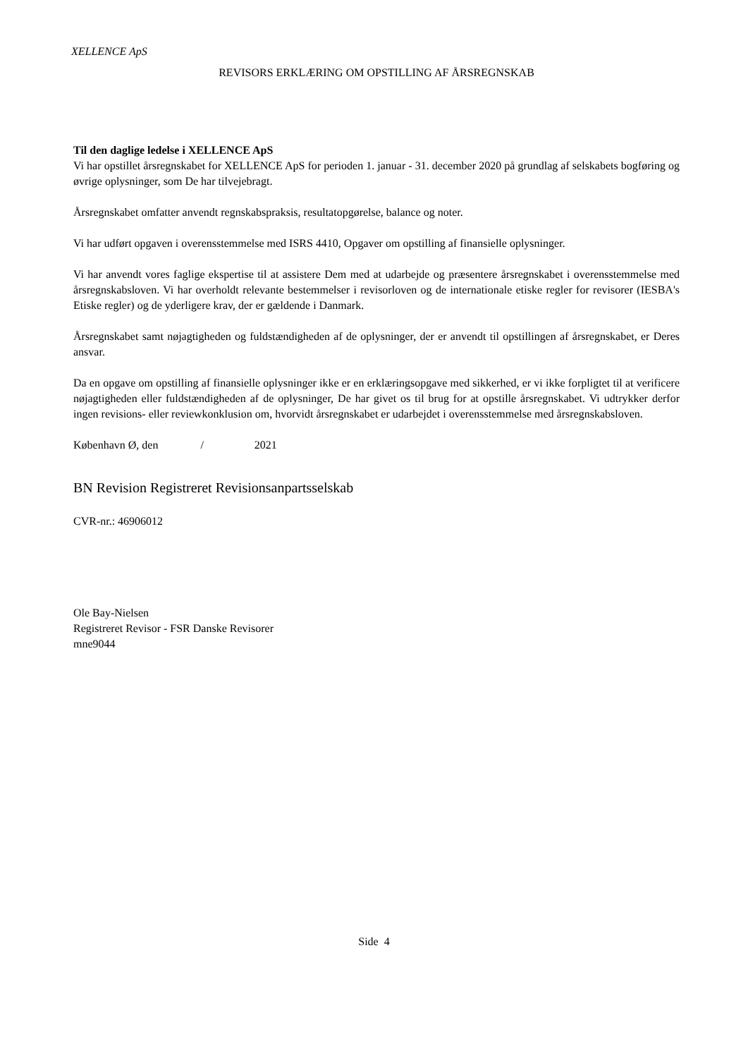XELLENCE ApS
REVISORS ERKLÆRING OM OPSTILLING AF ÅRSREGNSKAB
Til den daglige ledelse i XELLENCE ApS
Vi har opstillet årsregnskabet for XELLENCE ApS for perioden 1. januar - 31. december 2020 på grundlag af selskabets bogføring og øvrige oplysninger, som De har tilvejebragt.
Årsregnskabet omfatter anvendt regnskabspraksis, resultatopgørelse, balance og noter.
Vi har udført opgaven i overensstemmelse med ISRS 4410, Opgaver om opstilling af finansielle oplysninger.
Vi har anvendt vores faglige ekspertise til at assistere Dem med at udarbejde og præsentere årsregnskabet i overensstemmelse med årsregnskabsloven. Vi har overholdt relevante bestemmelser i revisorloven og de internationale etiske regler for revisorer (IESBA's Etiske regler) og de yderligere krav, der er gældende i Danmark.
Årsregnskabet samt nøjagtigheden og fuldstændigheden af de oplysninger, der er anvendt til opstillingen af årsregnskabet, er Deres ansvar.
Da en opgave om opstilling af finansielle oplysninger ikke er en erklæringsopgave med sikkerhed, er vi ikke forpligtet til at verificere nøjagtigheden eller fuldstændigheden af de oplysninger, De har givet os til brug for at opstille årsregnskabet. Vi udtrykker derfor ingen revisions- eller reviewkonklusion om, hvorvidt årsregnskabet er udarbejdet i overensstemmelse med årsregnskabsloven.
København Ø, den / 2021
BN Revision Registreret Revisionsanpartsselskab
CVR-nr.: 46906012
Ole Bay-Nielsen
Registreret Revisor - FSR Danske Revisorer
mne9044
Side 4